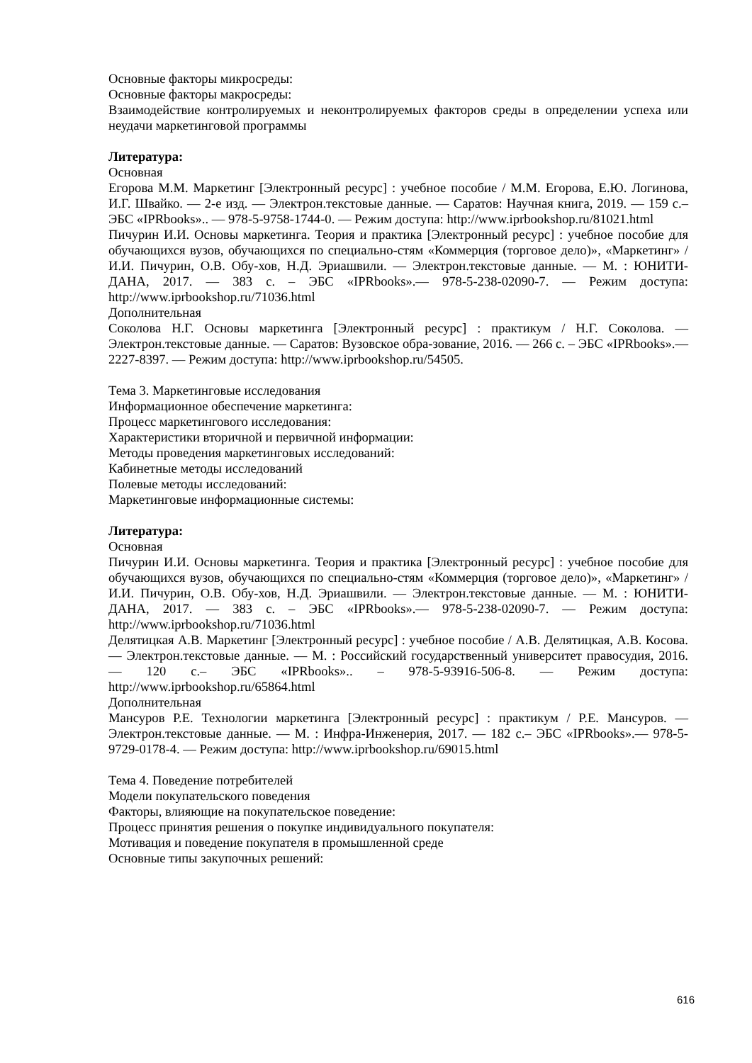Основные факторы микросреды:
Основные факторы макросреды:
Взаимодействие контролируемых и неконтролируемых факторов среды в определении успеха или неудачи маркетинговой программы
Литература:
Основная
Егорова М.М. Маркетинг [Электронный ресурс] : учебное пособие / М.М. Егорова, Е.Ю. Логинова, И.Г. Швайко. — 2-е изд. — Электрон.текстовые данные. — Саратов: Научная книга, 2019. — 159 с.– ЭБС «IPRbooks».. — 978-5-9758-1744-0. — Режим доступа: http://www.iprbookshop.ru/81021.html
Пичурин И.И. Основы маркетинга. Теория и практика [Электронный ресурс] : учебное пособие для обучающихся вузов, обучающихся по специально-стям «Коммерция (торговое дело)», «Маркетинг» / И.И. Пичурин, О.В. Обу-хов, Н.Д. Эриашвили. — Электрон.текстовые данные. — М. : ЮНИТИ-ДАНА, 2017. — 383 с. – ЭБС «IPRbooks».— 978-5-238-02090-7. — Режим доступа: http://www.iprbookshop.ru/71036.html
Дополнительная
Соколова Н.Г. Основы маркетинга [Электронный ресурс] : практикум / Н.Г. Соколова. — Электрон.текстовые данные. — Саратов: Вузовское обра-зование, 2016. — 266 с. – ЭБС «IPRbooks».— 2227-8397. — Режим доступа: http://www.iprbookshop.ru/54505.
Тема 3. Маркетинговые исследования
Информационное обеспечение маркетинга:
Процесс маркетингового исследования:
Характеристики вторичной и первичной информации:
Методы проведения маркетинговых исследований:
Кабинетные методы исследований
Полевые методы исследований:
Маркетинговые информационные системы:
Литература:
Основная
Пичурин И.И. Основы маркетинга. Теория и практика [Электронный ресурс] : учебное пособие для обучающихся вузов, обучающихся по специально-стям «Коммерция (торговое дело)», «Маркетинг» / И.И. Пичурин, О.В. Обу-хов, Н.Д. Эриашвили. — Электрон.текстовые данные. — М. : ЮНИТИ-ДАНА, 2017. — 383 с. – ЭБС «IPRbooks».— 978-5-238-02090-7. — Режим доступа: http://www.iprbookshop.ru/71036.html
Делятицкая А.В. Маркетинг [Электронный ресурс] : учебное пособие / А.В. Делятицкая, А.В. Косова. — Электрон.текстовые данные. — М. : Российский государственный университет правосудия, 2016. — 120 с.– ЭБС «IPRbooks».. – 978-5-93916-506-8. — Режим доступа: http://www.iprbookshop.ru/65864.html
Дополнительная
Мансуров Р.Е. Технологии маркетинга [Электронный ресурс] : практикум / Р.Е. Мансуров. — Электрон.текстовые данные. — М. : Инфра-Инженерия, 2017. — 182 с.– ЭБС «IPRbooks».— 978-5-9729-0178-4. — Режим доступа: http://www.iprbookshop.ru/69015.html
Тема 4. Поведение потребителей
Модели покупательского поведения
Факторы, влияющие на покупательское поведение:
Процесс принятия решения о покупке индивидуального покупателя:
Мотивация и поведение покупателя в промышленной среде
Основные типы закупочных решений:
616